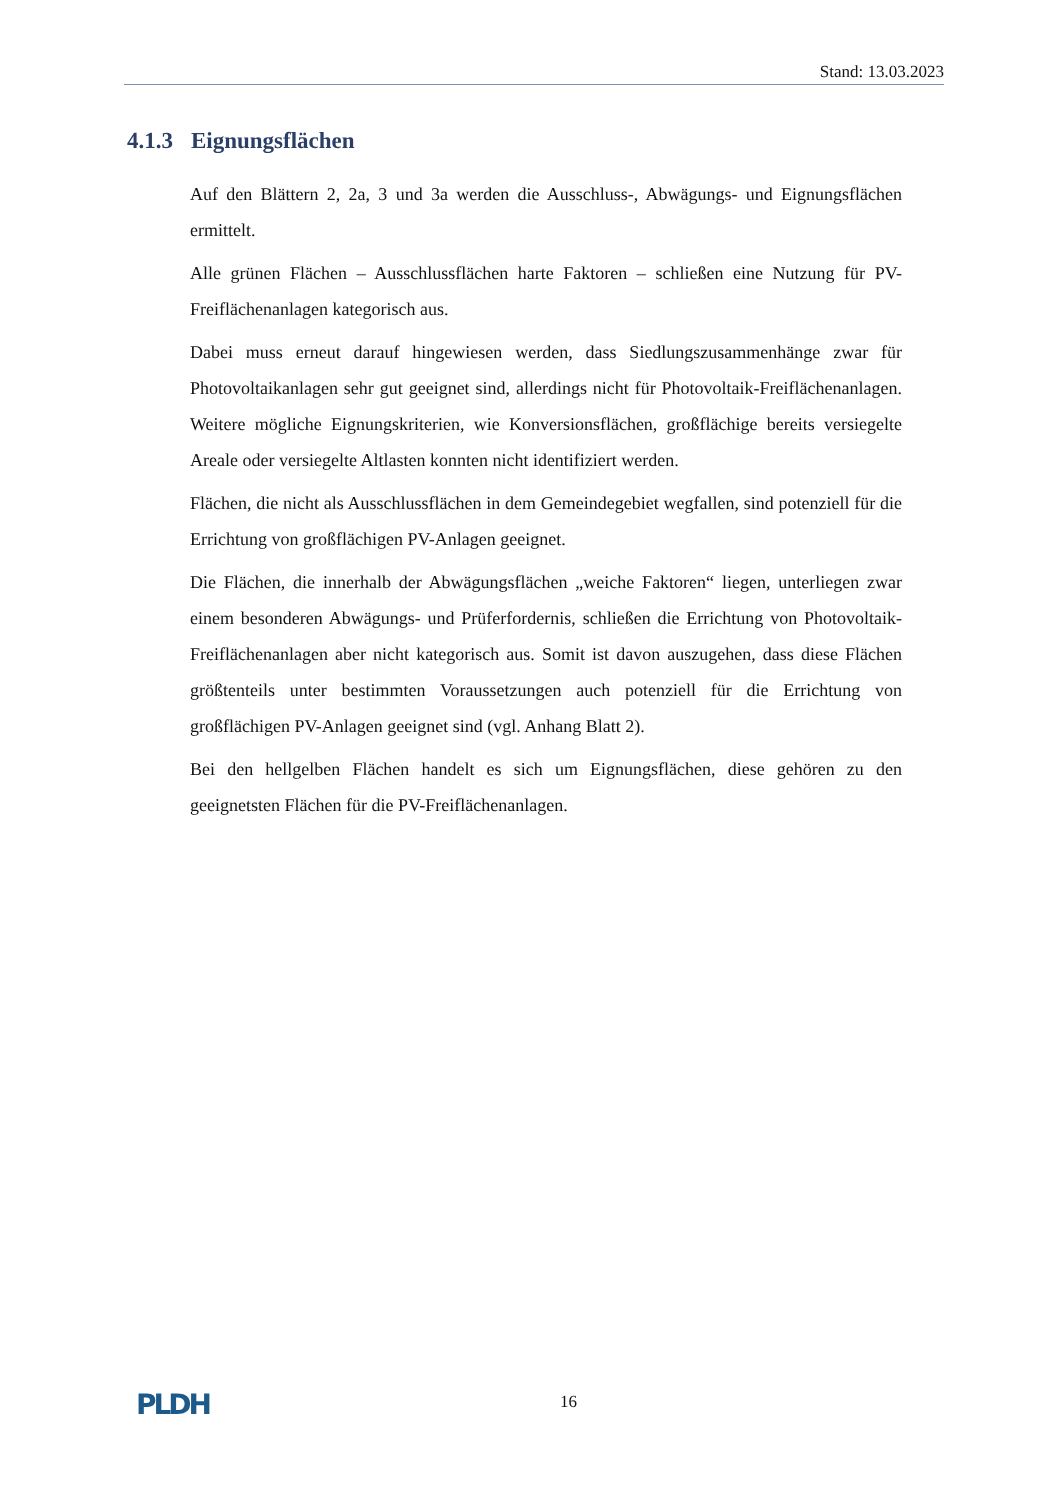Stand: 13.03.2023
4.1.3 Eignungsflächen
Auf den Blättern 2, 2a, 3 und 3a werden die Ausschluss-, Abwägungs- und Eignungsflächen ermittelt.
Alle grünen Flächen – Ausschlussflächen harte Faktoren – schließen eine Nutzung für PV-Freiflächenanlagen kategorisch aus.
Dabei muss erneut darauf hingewiesen werden, dass Siedlungszusammenhänge zwar für Photovoltaikanlagen sehr gut geeignet sind, allerdings nicht für Photovoltaik-Freiflächenanlagen. Weitere mögliche Eignungskriterien, wie Konversionsflächen, großflächige bereits versiegelte Areale oder versiegelte Altlasten konnten nicht identifiziert werden.
Flächen, die nicht als Ausschlussflächen in dem Gemeindegebiet wegfallen, sind potenziell für die Errichtung von großflächigen PV-Anlagen geeignet.
Die Flächen, die innerhalb der Abwägungsflächen „weiche Faktoren“ liegen, unterliegen zwar einem besonderen Abwägungs- und Prüferfordernis, schließen die Errichtung von Photovoltaik-Freiflächenanlagen aber nicht kategorisch aus. Somit ist davon auszugehen, dass diese Flächen größtenteils unter bestimmten Voraussetzungen auch potenziell für die Errichtung von großflächigen PV-Anlagen geeignet sind (vgl. Anhang Blatt 2).
Bei den hellgelben Flächen handelt es sich um Eignungsflächen, diese gehören zu den geeignetsten Flächen für die PV-Freiflächenanlagen.
PLDH 16